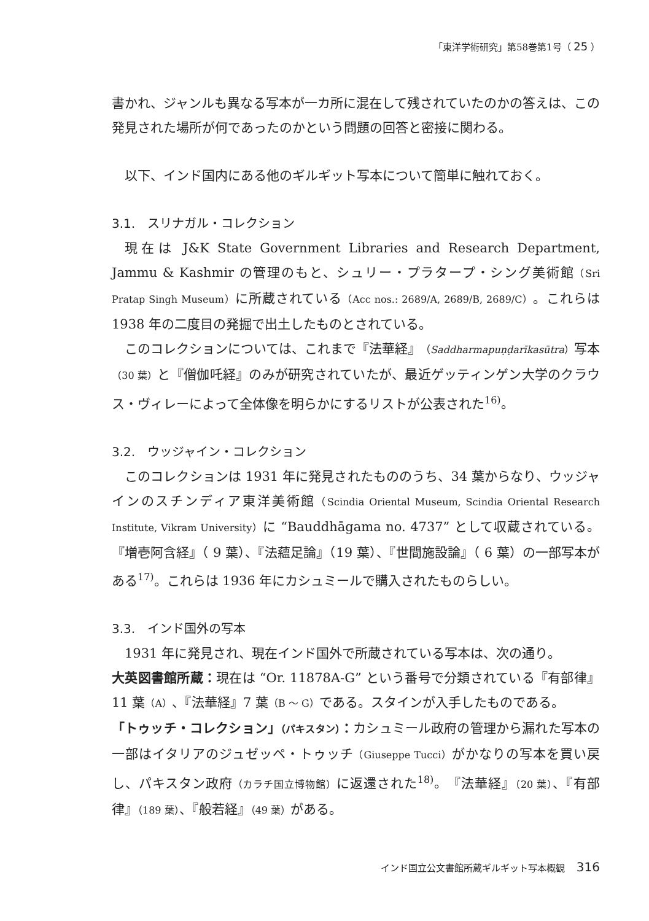「東洋学術研究」第58巻第1号（ 25 ）
書かれ、ジャンルも異なる写本が一カ所に混在して残されていたのかの答えは、この発見された場所が何であったのかという問題の回答と密接に関わる。
以下、インド国内にある他のギルギット写本について簡単に触れておく。
3.1.　スリナガル・コレクション
現在は J&K State Government Libraries and Research Department, Jammu & Kashmir の管理のもと、シュリー・プラタープ・シング美術館（Sri Pratap Singh Museum）に所蔵されている（Acc nos.: 2689/A, 2689/B, 2689/C）。これらは 1938 年の二度目の発掘で出土したものとされている。
このコレクションについては、これまで『法華経』（Saddharmapuṇḍarīkasūtra）写本（30 葉）と『僧伽吒経』のみが研究されていたが、最近ゲッティンゲン大学のクラウス・ヴィレーによって全体像を明らかにするリストが公表された<sup>16)</sup>。
3.2.　ウッジャイン・コレクション
このコレクションは 1931 年に発見されたもののうち、34 葉からなり、ウッジャインのスチンディア東洋美術館（Scindia Oriental Museum, Scindia Oriental Research Institute, Vikram University）に “Bauddhāgama no. 4737” として収蔵されている。『増壱阿含経』（ 9 葉）、『法蘊足論』（19 葉）、『世間施設論』（ 6 葉）の一部写本がある<sup>17)</sup>。これらは 1936 年にカシュミールで購入されたものらしい。
3.3.　インド国外の写本
1931 年に発見され、現在インド国外で所蔵されている写本は、次の通り。
大英図書館所蔵：現在は “Or. 11878A-G” という番号で分類されている『有部律』11 葉（A）、『法華経』7 葉（B ～ G）である。スタインが入手したものである。
「トゥッチ・コレクション」（パキスタン）：カシュミール政府の管理から漏れた写本の一部はイタリアのジュゼッペ・トゥッチ（Giuseppe Tucci）がかなりの写本を買い戻し、パキスタン政府（カラチ国立博物館）に返還された<sup>18)</sup>。『法華経』（20 葉）、『有部律』（189 葉）、『般若経』（49 葉）がある。
インド国立公文書館所蔵ギルギット写本概観 316